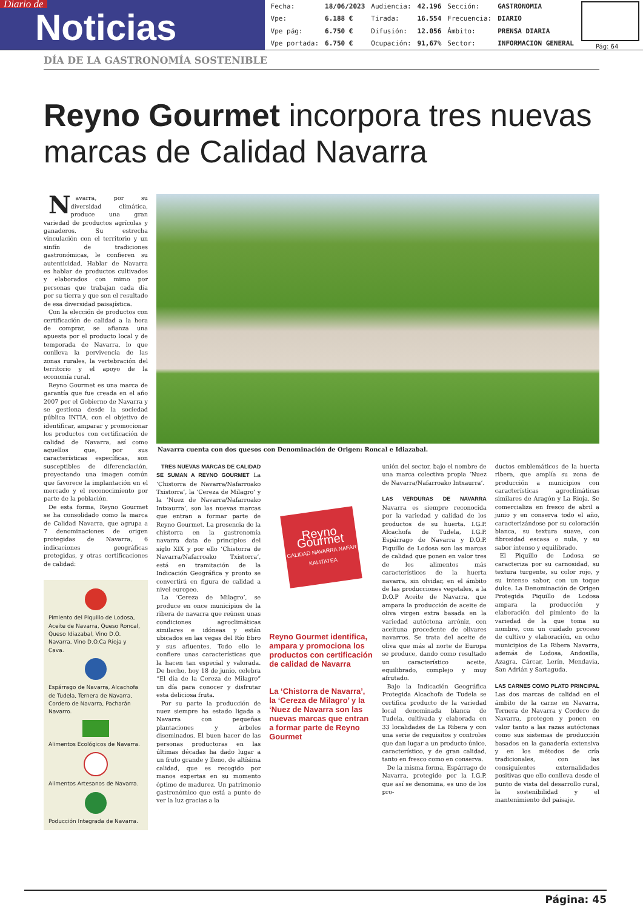Diario de
Noticias
| Fecha: | 18/06/2023 | Audiencia: | 42.196 | Sección: | GASTRONOMIA |
| Vpe: | 6.188 € | Tirada: | 16.554 | Frecuencia: | DIARIO |
| Vpe pág: | 6.750 € | Difusión: | 12.056 | Ámbito: | PRENSA DIARIA |
| Vpe portada: | 6.750 € | Ocupación: | 91,67% | Sector: | INFORMACION GENERAL |
Pág: 64
DÍA DE LA GASTRONOMÍA SOSTENIBLE
Reyno Gourmet incorpora tres nuevas marcas de Calidad Navarra
Navarra, por su diversidad climática, produce una gran variedad de productos agrícolas y ganaderos. Su estrecha vinculación con el territorio y un sinfín de tradiciones gastronómicas, le confieren su autenticidad. Hablar de Navarra es hablar de productos cultivados y elaborados con mimo por personas que trabajan cada día por su tierra y que son el resultado de esa diversidad paisajística.
Con la elección de productos con certificación de calidad a la hora de comprar, se afianza una apuesta por el producto local y de temporada de Navarra, lo que conlleva la pervivencia de las zonas rurales, la vertebración del territorio y el apoyo de la economía rural.
Reyno Gourmet es una marca de garantía que fue creada en el año 2007 por el Gobierno de Navarra y se gestiona desde la sociedad pública INTIA, con el objetivo de identificar, amparar y promocionar los productos con certificación de calidad de Navarra, así como aquellos que, por sus características específicas, son susceptibles de diferenciación, proyectando una imagen común que favorece la implantación en el mercado y el reconocimiento por parte de la población.
De esta forma, Reyno Gourmet se ha consolidado como la marca de Calidad Navarra, que agrupa a 7 denominaciones de origen protegidas de Navarra, 6 indicaciones geográficas protegidas, y otras certificaciones de calidad:
Pimiento del Piquillo de Lodosa, Aceite de Navarra, Queso Roncal, Queso Idiazabal, Vino D.O. Navarra, Vino D.O.Ca Rioja y Cava.
Espárrago de Navarra, Alcachofa de Tudela, Ternera de Navarra, Cordero de Navarra, Pacharán Navarro.
Alimentos Ecológicos de Navarra.
Alimentos Artesanos de Navarra.
Poducción Integrada de Navarra.
Navarra cuenta con dos quesos con Denominación de Origen: Roncal e Idiazabal.
TRES NUEVAS MARCAS DE CALIDAD SE SUMAN A REYNO GOURMET La ‘Chistorra de Navarra/Nafarroako Txistorra’, la ‘Cereza de Milagro’ y la ‘Nuez de Navarra/Nafarroako Intxaurra’, son las nuevas marcas que entran a formar parte de Reyno Gourmet. La presencia de la chistorra en la gastronomía navarra data de principios del siglo XIX y por ello ‘Chistorra de Navarra/Nafarroako Txistorra’, está en tramitación de la Indicación Geográfica y pronto se convertirá en figura de calidad a nivel europeo.
La ‘Cereza de Milagro’, se produce en once municipios de la ribera de navarra que reúnen unas condiciones agroclimáticas similares e idóneas y están ubicados en las vegas del Río Ebro y sus afluentes. Todo ello le confiere unas características que la hacen tan especial y valorada. De hecho, hoy 18 de junio, celebra “El día de la Cereza de Milagro” un día para conocer y disfrutar esta deliciosa fruta.
Por su parte la producción de nuez siempre ha estado ligada a Navarra con pequeñas plantaciones y árboles diseminados. El buen hacer de las personas productoras en las últimas décadas ha dado lugar a un fruto grande y lleno, de altísima calidad, que es recogido por manos expertas en su momento óptimo de madurez. Un patrimonio gastronómico que está a punto de ver la luz gracias a la
Reyno Gourmet
CALIDAD NAVARRA NAFAR KALITATEA
Reyno Gourmet identifica, ampara y promociona los productos con certificación de calidad de Navarra
La ‘Chistorra de Navarra’, la ‘Cereza de Milagro’ y la ‘Nuez de Navarra son las nuevas marcas que entran a formar parte de Reyno Gourmet
unión del sector, bajo el nombre de una marca colectiva propia ‘Nuez de Navarra/Nafarroako Intxaurra’.
LAS VERDURAS DE NAVARRA Navarra es siempre reconocida por la variedad y calidad de los productos de su huerta. I.G.P. Alcachofa de Tudela, I.G.P. Espárrago de Navarra y D.O.P. Piquillo de Lodosa son las marcas de calidad que ponen en valor tres de los alimentos más característicos de la huerta navarra, sin olvidar, en el ámbito de las producciones vegetales, a la D.O.P Aceite de Navarra, que ampara la producción de aceite de oliva virgen extra basada en la variedad autóctona arróniz, con aceituna procedente de olivares navarros. Se trata del aceite de oliva que más al norte de Europa se produce, dando como resultado un característico aceite, equilibrado, complejo y muy afrutado.
Bajo la Indicación Geográfica Protegida Alcachofa de Tudela se certifica producto de la variedad local denominada blanca de Tudela, cultivada y elaborada en 33 localidades de La Ribera y con una serie de requisitos y controles que dan lugar a un producto único, característico, y de gran calidad, tanto en fresco como en conserva.
De la misma forma, Espárrago de Navarra, protegido por la I.G.P. que así se denomina, es uno de los pro-
ductos emblemáticos de la huerta ribera, que amplía su zona de producción a municipios con características agroclimáticas similares de Aragón y La Rioja. Se comercializa en fresco de abril a junio y en conserva todo el año, caracterizándose por su coloración blanca, su textura suave, con fibrosidad escasa o nula, y su sabor intenso y equilibrado.
El Piquillo de Lodosa se caracteriza por su carnosidad, su textura turgente, su color rojo, y su intenso sabor, con un toque dulce. La Denominación de Origen Protegida Piquillo de Lodosa ampara la producción y elaboración del pimiento de la variedad de la que toma su nombre, con un cuidado proceso de cultivo y elaboración, en ocho municipios de La Ribera Navarra, además de Lodosa, Andosilla, Azagra, Cárcar, Lerín, Mendavia, San Adrián y Sartaguda.
LAS CARNES COMO PLATO PRINCIPAL Las dos marcas de calidad en el ámbito de la carne en Navarra, Ternera de Navarra y Cordero de Navarra, protegen y ponen en valor tanto a las razas autóctonas como sus sistemas de producción basados en la ganadería extensiva y en los métodos de cría tradicionales, con las consiguientes externalidades positivas que ello conlleva desde el punto de vista del desarrollo rural, la sostenibilidad y el mantenimiento del paisaje.
Página: 45